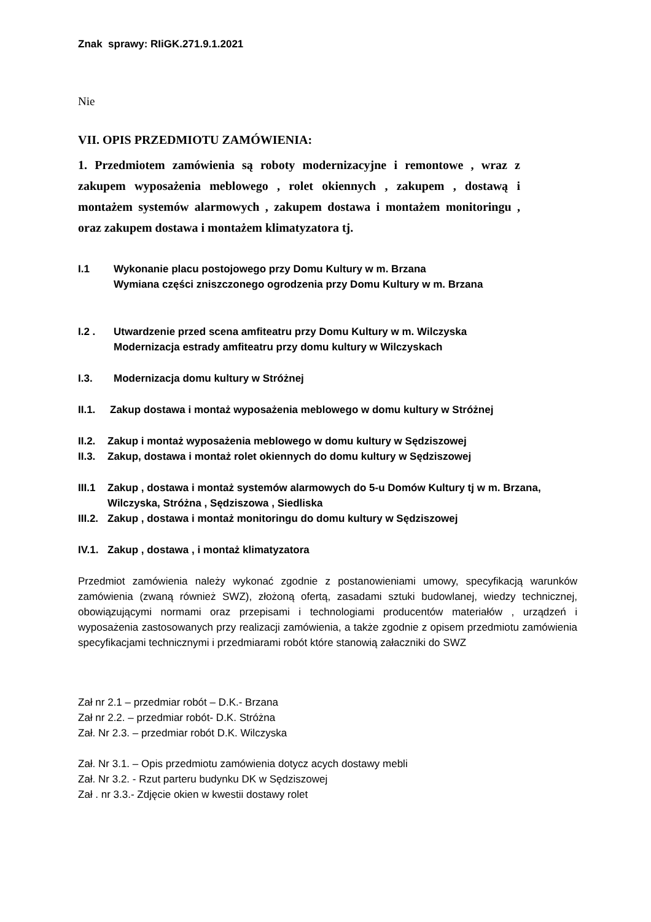Znak sprawy: RIiGK.271.9.1.2021
Nie
VII. OPIS PRZEDMIOTU ZAMÓWIENIA:
1. Przedmiotem zamówienia są roboty modernizacyjne i remontowe , wraz z zakupem wyposażenia meblowego , rolet okiennych , zakupem , dostawą i montażem systemów alarmowych , zakupem dostawa i montażem monitoringu , oraz zakupem dostawa i montażem klimatyzatora tj.
I.1 Wykonanie placu postojowego przy Domu Kultury w m. Brzana
Wymiana części zniszczonego ogrodzenia przy Domu Kultury w m. Brzana
I.2 . Utwardzenie przed scena amfiteatru przy Domu Kultury w m. Wilczyska
Modernizacja estrady amfiteatru przy domu kultury w Wilczyskach
I.3. Modernizacja domu kultury w Stróżnej
II.1. Zakup dostawa i montaż wyposażenia meblowego w domu kultury w Stróżnej
II.2. Zakup i montaż wyposażenia meblowego w domu kultury w Sędziszowej
II.3. Zakup, dostawa i montaż rolet okiennych do domu kultury w Sędziszowej
III.1 Zakup , dostawa i montaż systemów alarmowych do 5-u Domów Kultury tj w m. Brzana, Wilczyska, Stróżna , Sędziszowa , Siedliska
III.2. Zakup , dostawa i montaż monitoringu do domu kultury w Sędziszowej
IV.1. Zakup , dostawa , i montaż klimatyzatora
Przedmiot zamówienia należy wykonać zgodnie z postanowieniami umowy, specyfikacją warunków zamówienia (zwaną również SWZ), złożoną ofertą, zasadami sztuki budowlanej, wiedzy technicznej, obowiązującymi normami oraz przepisami i technologiami producentów materiałów , urządzeń i wyposażenia zastosowanych przy realizacji zamówienia, a także zgodnie z opisem przedmiotu zamówienia specyfikacjami technicznymi i przedmiarami robót które stanowią załaczniki do SWZ
Zał nr 2.1 – przedmiar robót – D.K.- Brzana
Zał nr 2.2. – przedmiar robót- D.K. Stróżna
Zał. Nr 2.3. – przedmiar robót D.K. Wilczyska
Zał. Nr 3.1. – Opis przedmiotu zamówienia dotycz acych dostawy mebli
Zał. Nr 3.2. - Rzut parteru budynku DK w Sędziszowej
Zał . nr 3.3.- Zdjęcie okien w kwestii dostawy rolet